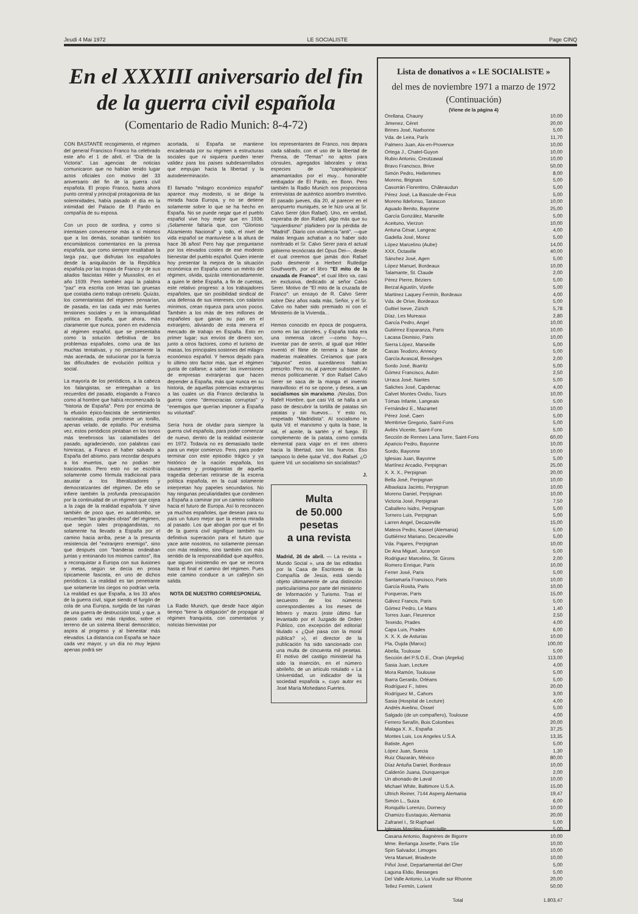Jeudi 4 Mai 1972 LE SOCIALISTE Page CINQ
En el XXXIII aniversario del fin
de la guerra civil española
(Comentario de Radio Munich: 8-4-72)
CON BASTANTE recogimiento, el régimen del general Francisco Franco ha celebrado este año el 1 de abril, el "Día de la Victoria". Las agencias de noticias comunicaron que no habían tenido lugar actos oficiales con motivo del 33 aniversario del fin de la guerra civil española. El propio Franco, hasta ahora punto central y principal protagonista de las solemnidades, había pasado el día en la intimidad del Palacio de El Pardo en compañía de su esposa.
Con un poco de sordina, y como si intentasen convencerse más a sí mismos que a los demás, sonaban también los encomiásticos comentarios en la prensa española, que como siempre resaltaban la larga paz, que disfrutan los españoles desde la aniquilación de la República española por las tropas de Franco y de sus aliados fascistas Hitler y Mussolini, en el año 1939. Pero también aquí la palabra "paz" era escrita con letras tan gruesas que costaba cierto trabajo crérselo. Quizás, los comentaristas del régimen pensarían, de pasada, en las cada vez más fuertes tensiones sociales y en la intranquilidad política en España, que ahora, más claramente que nunca, ponen en evidencia al régimen español, que se presentaba como la solución definitiva de los problemas españoles, como una de las muchas tentativas, y no precisamente la más acertada, de solucionar por la fuerza las dificultades de evolución política y social.
La mayoría de los periódicos, a la cabeza los falangistas, se entregaban a los recuerdos del pasado, elogiando a Franco como al hombre que había recomenzado la "historia de España". Pero por encima de la efusión épico-fascista de sentimientos nacionalistas, podía percibirse un tonillo, apenas velado, de epitafio. Por enésima vez, estos periódicos pintaban en los tonos más tenebrosos las calamidades del pasado, agradeciendo, con palabras casi hímnicas, a Franco el haber salvado a España del abismo, para recordar después a los muertos, que no podían ser traicionados. Pero esto no se escribía solamente como fórmula tradicional para asustar a los liberalizadores y democratizantes del régimen. De ello se infiere también la profunda preocupación por la continuidad de un régimen que cojea a la zaga de la realidad española. Y sirve también de poco que, en autobombo, se recuerden "las grandes obras" del régimen, que según tales propagandistas, no solamente ha llevado a España por el camino hacia arriba, pese a la presunta resistencia del "extranjero enemigo", sino que después con "banderas ondeaban juntas y entonando los mismos cantos", iba a reconquistar a Europa con sus ilusiones y metas, según se decía en prosa típicamente fascista, en uno de dichos periódicos. La realidad es tan penetrante que solamente los ciegos no podrían verla. La realidad es que España, a los 33 años de la guerra civil, sigue siendo el furgón de cola de una Europa, surgida de las ruinas de una guerra de destrucción total, y que, a pasos cada vez más rápidos, sobre el terreno de un sistema liberal democrático, aspira al progreso y al bienestar más elevados. La distancia con España se hace cada vez mayor, y un día no muy lejano apenas podrá ser
acortada, si España se mantiene encadenada por su régimen a estructuras sociales que ni siquiera pueden tener validez para los países subdesarrollados que empujan hacia la libertad y la autodeterminación.
El llamado "milagro económico español" aparece muy modesto, si se dirige la mirada hacia Europa, y no se detiene solamente sobre lo que se ha hecho en España. No se puede negar que el pueblo español vive hoy mejor que en 1936. ¡Solamente faltaría que, con "Glorioso Alzamiento Nacional" y todo, el nivel de vida español se mantuviese a la altura de hace 36 años! Pero hay que preguntarse por los elevados costes de ese modesto bienestar del pueblo español. Quien intente hoy presentar la mejora de la situación económica en España como un mérito del régimen, olvida, quizás intentionadamente, a quien le debe España, a fin de cuentas, este relativo progreso: a los trabajadores españoles, que sin posibilidad sindical de una defensa de sus intereses, con salarios mínimos, crean riqueza para unos pocos. También a los más de tres millones de españoles que ganan su pan en el extranjero, aliviando de esta menera el mercado de trabajo en España. Esto en primer lugar; sus envíos de dinero son, junto a otros factores, como el turismo de masas, los principales sostenes del milagro económico español. Y hemos dejado para lo último otro factor más, que el régimen gusta de callarse; a saber: las inversiones de empresas extranjeras que hacen depender a España, más que nunca en su historia, de aquellas potencias extranjeras a las cuales un día Franco declaraba la guerra como "democracias corruptas" y "enemigos que querían imponer a España su voluntad".
Sería hora de olvidar para siempre la guerra civil española, para poder comenzar de nuevo, dentro de la realidad existente en 1972. Todavía no es demasiado tarde para un mejor comienzo. Pero, para poder terminar con este episodio trágico y ya histórico de la nación española, los causantes y protagonistas de aquella tragedia deberían retirarse de la escena política española, en la cual solamente interpretan hoy papeles secundarios. No hay ningunas peculiaridades que condenen a España a caminar por un camino solitario hacia el futuro de Europa. Así lo reconocen ya muchos españoles, que desean para su país un futuro mejor que la eterna mirada al pasado. Los que abogan por que el fin de la guerra civil signifique también su definitiva superación para el futuro que yace ante nosotros, no solamente piensan con más realismo, sino también con más sentido de la responsabilidad que aquéllos, que siguen insistendio en que se recorra hasta el final el camino del régimen. Pues este camino conduce a un callejón sin salida.
NOTA DE NUESTRO CORRESPONSAL
La Radio Munich, que desde hace algún tiempo "tiene la obligación" de propagar al régimen franquista, con comentarios y noticias bienvistas por
los representantes de Franco, nos depara cada sábado, con el uso de la libertad de Prensa, de "Temas" no aptos para cónsules, agregados laborales y otras especies de "caprahispánica" amamantados por el muy... honorable embajador de El Pardo, en Bonn. Pero también la Radio Munich nos proporciona entrevistas de auténtico asombro inventivo. El pasado jueves, día 20, al parecer en el aeropuerto muniqués, se le hizo una al Sr. Calvo Serer (don Rafael). Uno, en verdad, esperaba de don Rafael, algo más que su "izquierdismo" plañidero por la pérdida de "Madrid". Diario con virulencia "anti", —que malas lenguas achaban a no haber sido nombrado el Sr. Calvo Serer para el actual gobierno tecnócrata del Opus Dei—, desde el cual creemos que jamás don Rafael pudo desmentir a Herbert Rutledge Southworth, por el libro "El mito de la cruzada de Franco", el cual libro va, casi en exclusiva, dedicado al señor Calvo Serer. Motivo de "El mito de la cruzada de Franco": un ensayo de R. Calvo Serer sobre Diez años nada más, Señor, y el Sr. Calvo no haber sido premiado ni con el Ministerio de la Vivienda...
Hemos conocido en época de posguerra, como en las cárceles, y España toda era una inmensa cárcel —como hoy—, inventar pan de serrín, al igual que Hitler inventó el filete de ternera a base de maderas maleables. Creíamos que para "algunos" estos sucedáneos habían prescrito. Pero no, al parecer subsisten. Al menos políticamente. Y don Rafael Calvo Serer se saca de la manga el invento maravilloso: el no se opone, y desea, a un socialismos sin marxismo. ¡Neulas, Don Rafel! Hombre, que casi Vd. se halla a un paso de descubrir la tortilla de patatas sin patatas y sin huevos... Y esto no, respetado "Madridista". Al socialismo le quita Vd. el marxismo y quita la base, la sal, el aceite, la sartén y el fuego. El complemento de la patata, como comida elemental para viajar en el tren obrero hacia la libertad, son los huevos. Eso tampoco lo debe qutar Vd., don Rafael. ¿O quiere Vd. un socialismo sin socialistas?
J.
Multa
de 50.000 pesetas
a una revista
Madrid, 26 de abril. — La revista « Mundo Social », una de las editadas por la Casa de Escritores de la Compañía de Jesús, está siendo objeto últimamente de una distinción particularísima por parte del ministerio de Información y Turismo. Tras el secuestro de los números correspondientes a los meses de febrero y marzo (este último fue levantado por el Juzgado de Orden Público, con excepción del editorial titulado « ¿Qué pasa con la moral pública? »), el director de la publicación ha sido sancionado con una multa de cincuenta mil pesetas. El motivo del castigo ministerial ha sido la inserción, en el número abrileño, de un artículo rotulado « La Universidad, un indicador de la sociedad española », cuyo autor es José María Mohedano Fuertes.
Lista de donativos a « LE SOCIALISTE »
del mes de noviembre 1971 a marzo de 1972
(Continuación)
(Viene de la página 4)
| Orellana, Chauny | 10,00 |
| Jimenez, Céret | 20,00 |
| Brines José, Narbonne | 5,00 |
| Vda. de Leira, París | 11,70 |
| Palmero Juan, Aix-en-Provence | 10,00 |
| Ortega J., Chatel-Guyon | 10,00 |
| Rubio Antonio, Creutzawal | 10,00 |
| Bravo Francisco, Brive | 50,00 |
| Simón Pedro, Hellemmes | 8,00 |
| Moreno, Brignais | 5,00 |
| Casorrán Florentino, Châteaudun | 5,00 |
| Pérez José, La Bascule-de-Feux | 5,00 |
| Moreno Ildefonso, Tarascon | 10,00 |
| Aguado Benito, Bayonne | 25,00 |
| García González, Marseille | 5,00 |
| Aceituno, Vierzon | 10,00 |
| Antuna César, Langeac | 4,00 |
| Gadella José, Morez | 5,00 |
| López Marcelino (Aube) | 14,00 |
| XXX, Octaville | 40,00 |
| Sánchez José, Agen | 5,00 |
| López Manuel, Bordeaux | 10,00 |
| Talamante, St. Claude | 2,00 |
| Pérez Pierre, Béziers | 5,00 |
| Berzal Agustín, Vizelle | 5,00 |
| Martinez Laquey Fermín, Bordeaux | 4,00 |
| Vda. de Orive, Bordeaux | 5,00 |
| Goltiel Iseve, Zürich | 5,78 |
| Díaz, Les Mureaux | 2,80 |
| García Pedro, Angel | 10,00 |
| Gutiérrez Esparanza, Paris | 10,00 |
| Lacasa Dionisio, Paris | 10,00 |
| Sierra López, Marseille | 5,00 |
| Casas Teodoro, Annecy | 5,00 |
| García Avascal, Bessèges | 2,00 |
| Sordo José, Biarritz | 5,00 |
| Gómez Francisco, Aubin | 2,50 |
| Urraca José, Nantes | 5,00 |
| Saliches José, Capdenac | 4,00 |
| Calvet Montes Ovidio, Tours | 10,00 |
| Tómas Infante, Langeais | 5,00 |
| Fernández E., Mazamet | 10,00 |
| Pérez José, Caen | 5,00 |
| Membrive Gregorio, Saint-Fons | 5,00 |
| Avilés Vicente, Saint-Fons | 5,00 |
| Sección de Rennes Lana Torre, Saint-Fons | 60,00 |
| Aparicio Pedro, Bayonne | 10,00 |
| Sordo, Bayonne | 10,00 |
| Iglesias Juan, Bayonne | 5,00 |
| Martínez Arcadio, Perpignan | 25,00 |
| X. X. X., Perpignan | 20,00 |
| Bella José, Perpignan | 10,00 |
| Albaolaza Jacinto, Perpignan | 10,00 |
| Moreno Daniel, Perpignan | 10,00 |
| Victoria José, Perpignan | 7,50 |
| Caballero Isidro, Perpignan | 5,00 |
| Tornero Luis, Perpignan | 5,00 |
| Larren Angel, Decazeville | 15,00 |
| Mateos Pedro, Kassel (Alemania) | 5,00 |
| Guttiérrez Mariano, Decazeville | 5,00 |
| Vda. Pajares, Perpignan | 10,00 |
| De Ana Miguel, Jurançon | 5,00 |
| Rodriguez Marcelino, St. Girons | 2,00 |
| Romero Enrique, Paris | 10,00 |
| Ferrer José, Paris | 5,00 |
| Santamaría Francisco, Paris | 10,00 |
| García Rosita, Paris | 10,00 |
| Porqueras, Paris | 15,00 |
| Gálvez Francis, Paris | 5,00 |
| Gómez Pedro, Le Mans | 1,40 |
| Torres Juan, Fleurence | 2,50 |
| Texeido, Prades | 4,00 |
| Capa Luis, Prades | 6,00 |
| X. X. X. de Asturias | 10,00 |
| Pla, Oujda (Maroc) | 100,00 |
| Abella, Toulouse | 5,00 |
| Sección del P.S.O.E., Oran (Argelia) | 113,00 |
| Sasia Juan, Lecture | 4,00 |
| Mora Ramón, Toulouse | 5,00 |
| Ibarra Gerardo, Orléans | 5,00 |
| Rodríguez F., Istres | 20,00 |
| Rodríguez M., Cahors | 3,00 |
| Sasia (Hospital de Lecture) | 4,00 |
| Andrés Avelino, Oissel | 5,00 |
| Salgado (de un compañero), Toulouse | 4,00 |
| Ferrero Serafín, Bois Colombes | 20,00 |
| Malaga X. X., España | 37,25 |
| Montes Luis, Los Angeles U.S.A. | 13,35 |
| Batiste, Agen | 5,00 |
| López Juan, Suecia | 1,30 |
| Ruiz Olazarán, México | 80,00 |
| Díaz Antuña Daniel, Bordeaux | 10,00 |
| Calderón Juana, Dunquerque | 2,00 |
| Un abonado de Laval | 10,00 |
| Michael White, Baltimore U.S.A. | 15,00 |
| Ultrich Reiner, 7144 Asperg Alemania | 19,47 |
| Simón L., Suiza | 6,00 |
| Ronquillo Lorenzo, Dornecy | 10,00 |
| Chamizo Eustaquio, Alemania | 20,00 |
| Zafranel I., St Raphael | 5,00 |
| Iglesias Marclino, Franciville | 5,00 |
| Casana Antonio, Bagnères de Bigorre | 10,00 |
| Mme. Berlanga Josette, Paris 15e | 10,00 |
| Spin Salvador, Limoges | 10,00 |
| Vera Manuel, Briadexte | 10,00 |
| Piñol José, Departamental del Cher | 5,00 |
| Laguna Eldio, Besseges | 5,00 |
| Del Valle Antonio, La Voulte sur Rhonne | 20,00 |
| Tellez Fermín, Lorient | 50,00 |
| Total | 1.803,47 |